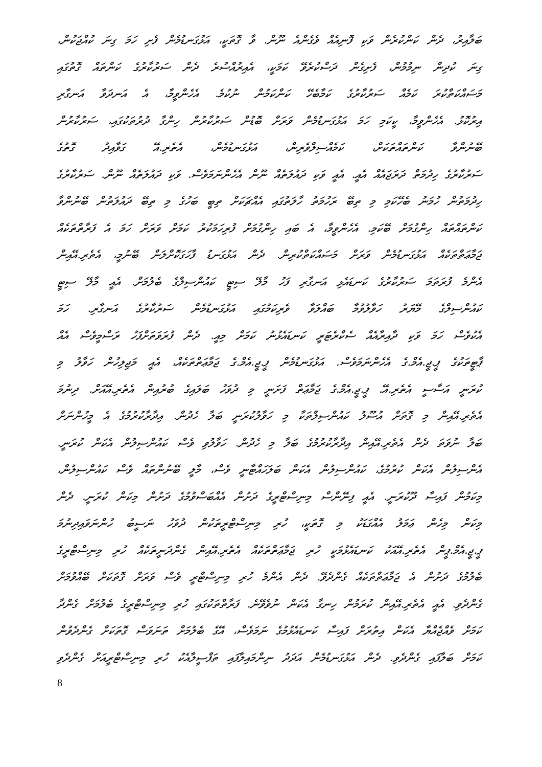ބަލާއިރު، ދެން ކަންކުރެން ވަކި ފޮނިއެއް ވެގެންއެ ނޫން. ވާ ގޮތަކީ، އަޅުގަނޑުމެން ފެށި ހަމަ ގިނަ ކުއްޖަކުން،
ގިނަ ކުދިން ނިމުމުން، ފެށިގެން ދަސްކުރެވޭ ކަމަކީ، އެއިރުއްސުރެ ދެން ސަރުކާރުގެ ކަންތައް ގޮތުގައި
މަސައްކަތްކުރަ ކަމެއް ސަރުކާރުގެ ކަމާބެހޭ ކަންކަމުން ނުކުމެ. އެހެންވީމާ، އެ އަނދަވާ އަނގާރި
އިރުކޮޅު. އެހެންވީމާ، ކީކަމި ހަމަ އަޅުގަނޑުމެން ވަރަށް ބޮޑުން ސަރުކާރުން ހިންގާ ދުރުތަކުގައި، ސަރުކާރުން
ބޭނުންވާ ކަންތައްތަކަށް، ކަމެއްސިލްވެރިން، އަޅުގަނޑުމެން، އެތެރި.އޭ ގަވާއިދު ގޮތުގެ
ސަރުކާރުގެ ހިދުމަތް ދަރަޖައެއް އެއީ. އެއީ ވަކި ދައުލަތެއް ނޫން އެހެންނަމަވެސް. ވަކި ދައުލަތެއް ނޫން. ސަރުކާރުގެ
ހިދުމަތުން ހުމަނު ބެހޭކަމި މި ތިބޭ ރަހުމަތު ހާލަތުގައި އެއްޗަކަށް ތިބީ ބަހުގެ މި ތިބޭ ދައުލަތުން ބޭނުންވާ
ކަންތައްތައް ހިންގުމަށް ބޭކަމި. އެހެންވީމާ، އެ ބައި ހިންގުމަށް ފުރިހަމަކުރު ކަމަށް ވަރަށް ހަމަ އެ ފަރާތްތަކެއް
ޖަމާޢަތްތަކެއް އަޅުގަނޑުމެން ވަރަށް މަސައްކަތްކުރިން. ދެން އަޅުގަނޑު ފާހަގަކޮށްލަން ބޭނުމީ، އެތެރި.އޭއިން
އެންމެ ފުރަތަމަ ސަރުކާރުގެ ކަނޑައެޅި އަނގާރި ފަހު މާލޭ ސިޓީ ކައުންސިލްގެ ބެލުމަށް. އެއީ މާލޭ ސިޓީ
ކައުންސިލްގެ މޭޔަރު ހަވާލުވުމާ ބައްލަވާ ވެރިކަމުގައި އަޅުގަނޑުމެން ސަރުކާރުގެ އަނގާރި. ހަމަ
އެކުވެސް ހަމަ ވަކި ދާއިރާއެއް ސެކްރެޓަރީ ކަނޑައެޅުނު ކަމަށް މިއީ. ދެން ފުރަވަތަށްފަހު ރަސްމީވެސް އެއް
ޕާޓީތަކުގެ ޕީ.ޖީ.އެމް.ގެ އެހެންނަމަވެސް. އަޅުގަނޑުމެން ޕީ.ޖީ.އެމް.ގެ ޖަމާޢަތްތަކެއް، އެއީ މަޖިލިހުން ހަވާލު މި
ކުރަނީ އަސާސީ އެތެރި.އޭ. ޕީ.ޖީ.އެމް.ގެ ޖަމާޢަތް ފަށަނީ މި ދުވަހު ބަލައިގެ ބުރުއިން އެތެރި.އޭއަށް. ދިނުމަ
އެތެރި.އޭއިން މި ގޮތަށް އުސޫލު ކައުންސިލްތަކާ މި ހަވާލުކުރަނީ ބަލާ ހެދުން. އިދާރާކުރުމުގެ އެ މީހުންނަށް
ބަލާ ނުވަތަ ދެން އެތެރި.އޭއިން އިދާރާކުރުމުގެ ބަލާ މި ހެދުން. ހަވާލުވި ވެސް ކައުންސިލުން އެކަން ކުރަނީ.
އެންސިލުން އެކަން ކުރުމުގެ، ކައުންސިލުން އެކަން ބަލަހައްޓާނީ ވެސް، މާލީ ބޭނުންތައް ވެސް ކައުންސިލުން،
މިކަމުން ފައިސާ ދޫކުރަނީ. އެއީ ފިނޭންސް މިނިސްޓްރީގެ ދަށުން އެއްބަސްވުމުގެ ދަށުން މިކަން ކުރަނީ. ދެން
މިކަން މިހެން ޢަމަލު އެއްގަޑަކު މި ގޮތަކީ، ހުރި މިނިސްޓްރީތަކުން ދުވަހު ނަސީބު ހުންނަވައިދިނުމަ
ޕީ.ޖީ.އެމް.ޕީން އެތެރި.އޭއަކު ކަނޑައެޅުމަކީ ހުރި ޖަމާޢަތްތަކެއް އެތެރި.އޭއިން ގެންދަނީތަކެއް ހުރި މިނިސްޓްރީގެ
ބެލުމުގެ ދަށުން އެ ޖަމާޢަތްތަކެއް ގެންދެވޭ. ދެން އެންމެ ހުރި މިނިސްޓްރީ ވެސް ވަރަށް ގޮތަކަށް ބޭއްވުމަށް
ގެންދެވި. އެއީ އެތެރި.އޭއިން ކުރަމުން ހިނގާ އެކަން ނުވެވޭނެ. ފަރާތްތަކުގައި ހުރި މިނިސްޓްރީގެ ބެލުމަށް ގެންދާ
ކަމަށް ވެއްޖެއްޔާ އެކަން އިތުރަށް ފައިސާ ކަނޑައެޅުމުގެ ނަމަވެސް، އޭގެ ބެލުމަށް ތަނަވަސް ގޮތަކަށް ގެންދެވުން
ކަމަށް ބަލާފައި ގެންދެވި. ދެން އަޅުގަނޑުމެން އަދަދު ނިންމައިލާފައި ތަފްސީލާއެކު ހުރި މިނިސްޓްރީއަށް ގެންދެވި
8